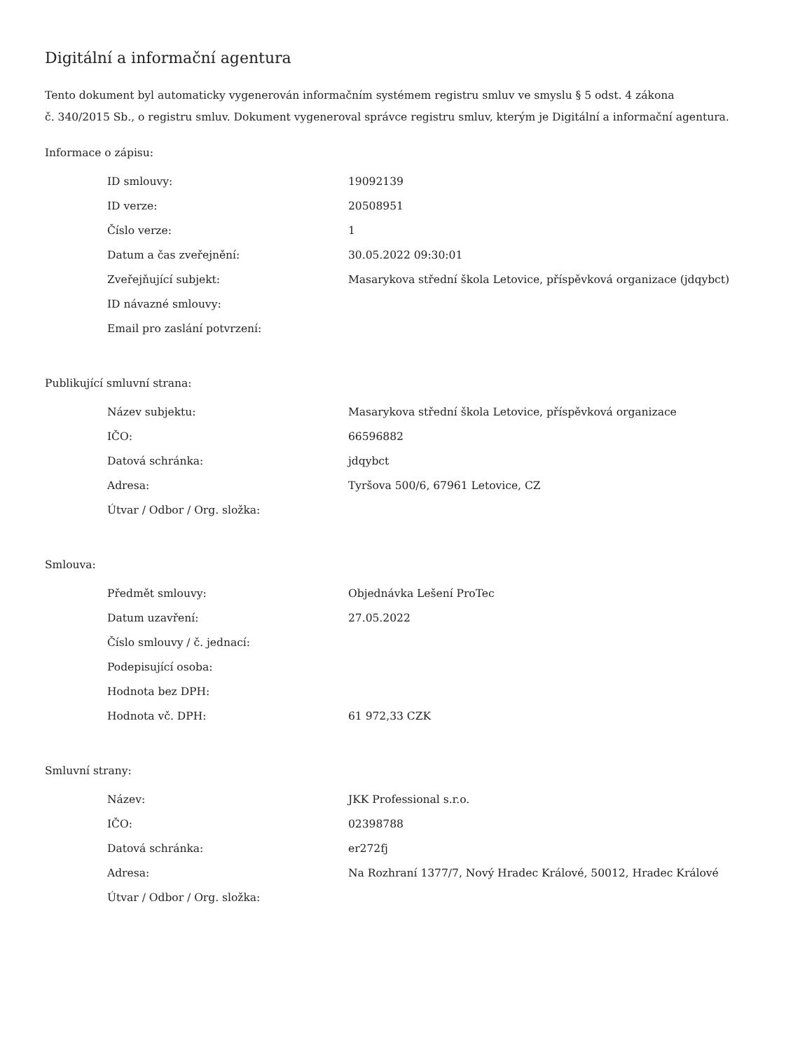Digitální a informační agentura
Tento dokument byl automaticky vygenerován informačním systémem registru smluv ve smyslu § 5 odst. 4 zákona
č. 340/2015 Sb., o registru smluv. Dokument vygeneroval správce registru smluv, kterým je Digitální a informační agentura.
Informace o zápisu:
| ID smlouvy: | 19092139 |
| ID verze: | 20508951 |
| Číslo verze: | 1 |
| Datum a čas zveřejnění: | 30.05.2022 09:30:01 |
| Zveřejňující subjekt: | Masarykova střední škola Letovice, příspěvková organizace (jdqybct) |
| ID návazné smlouvy: | |
| Email pro zaslání potvrzení: | |
Publikující smluvní strana:
| Název subjektu: | Masarykova střední škola Letovice, příspěvková organizace |
| IČO: | 66596882 |
| Datová schránka: | jdqybct |
| Adresa: | Tyršova 500/6, 67961 Letovice, CZ |
| Útvar / Odbor / Org. složka: | |
Smlouva:
| Předmět smlouvy: | Objednávka Lešení ProTec |
| Datum uzavření: | 27.05.2022 |
| Číslo smlouvy / č. jednací: | |
| Podepisující osoba: | |
| Hodnota bez DPH: | |
| Hodnota vč. DPH: | 61 972,33 CZK |
Smluvní strany:
| Název: | JKK Professional s.r.o. |
| IČO: | 02398788 |
| Datová schránka: | er272fj |
| Adresa: | Na Rozhraní 1377/7, Nový Hradec Králové, 50012, Hradec Králové |
| Útvar / Odbor / Org. složka: | |